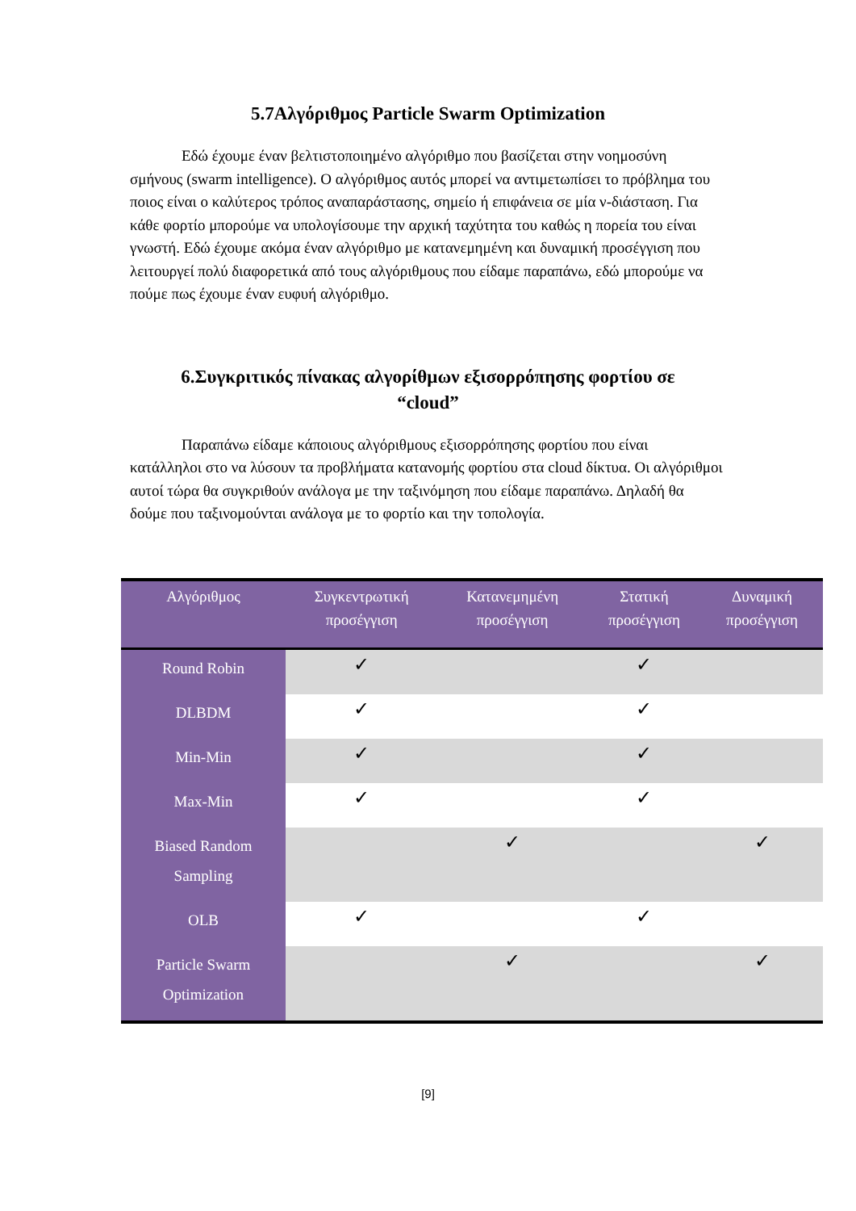5.7Αλγόριθμος Particle Swarm Optimization
Εδώ έχουμε έναν βελτιστοποιημένο αλγόριθμο που βασίζεται στην νοημοσύνη σμήνους (swarm intelligence). Ο αλγόριθμος αυτός μπορεί να αντιμετωπίσει το πρόβλημα του ποιος είναι ο καλύτερος τρόπος αναπαράστασης, σημείο ή επιφάνεια σε μία ν-διάσταση. Για κάθε φορτίο μπορούμε να υπολογίσουμε την αρχική ταχύτητα του καθώς η πορεία του είναι γνωστή. Εδώ έχουμε ακόμα έναν αλγόριθμο με κατανεμημένη και δυναμική προσέγγιση που λειτουργεί πολύ διαφορετικά από τους αλγόριθμους που είδαμε παραπάνω, εδώ μπορούμε να πούμε πως έχουμε έναν ευφυή αλγόριθμο.
6.Συγκριτικός πίνακας αλγορίθμων εξισορρόπησης φορτίου σε
“cloud”
Παραπάνω είδαμε κάποιους αλγόριθμους εξισορρόπησης φορτίου που είναι κατάλληλοι στο να λύσουν τα προβλήματα κατανομής φορτίου στα cloud δίκτυα. Οι αλγόριθμοι αυτοί τώρα θα συγκριθούν ανάλογα με την ταξινόμηση που είδαμε παραπάνω. Δηλαδή θα δούμε που ταξινομούνται ανάλογα με το φορτίο και την τοπολογία.
| Αλγόριθμος | Συγκεντρωτική προσέγγιση | Κατανεμημένη προσέγγιση | Στατική προσέγγιση | Δυναμική προσέγγιση |
| --- | --- | --- | --- | --- |
| Round Robin | ✓ | | ✓ | |
| DLBDM | ✓ | | ✓ | |
| Min-Min | ✓ | | ✓ | |
| Max-Min | ✓ | | ✓ | |
| Biased Random Sampling | | ✓ | | ✓ |
| OLB | ✓ | | ✓ | |
| Particle Swarm Optimization | | ✓ | | ✓ |
[9]